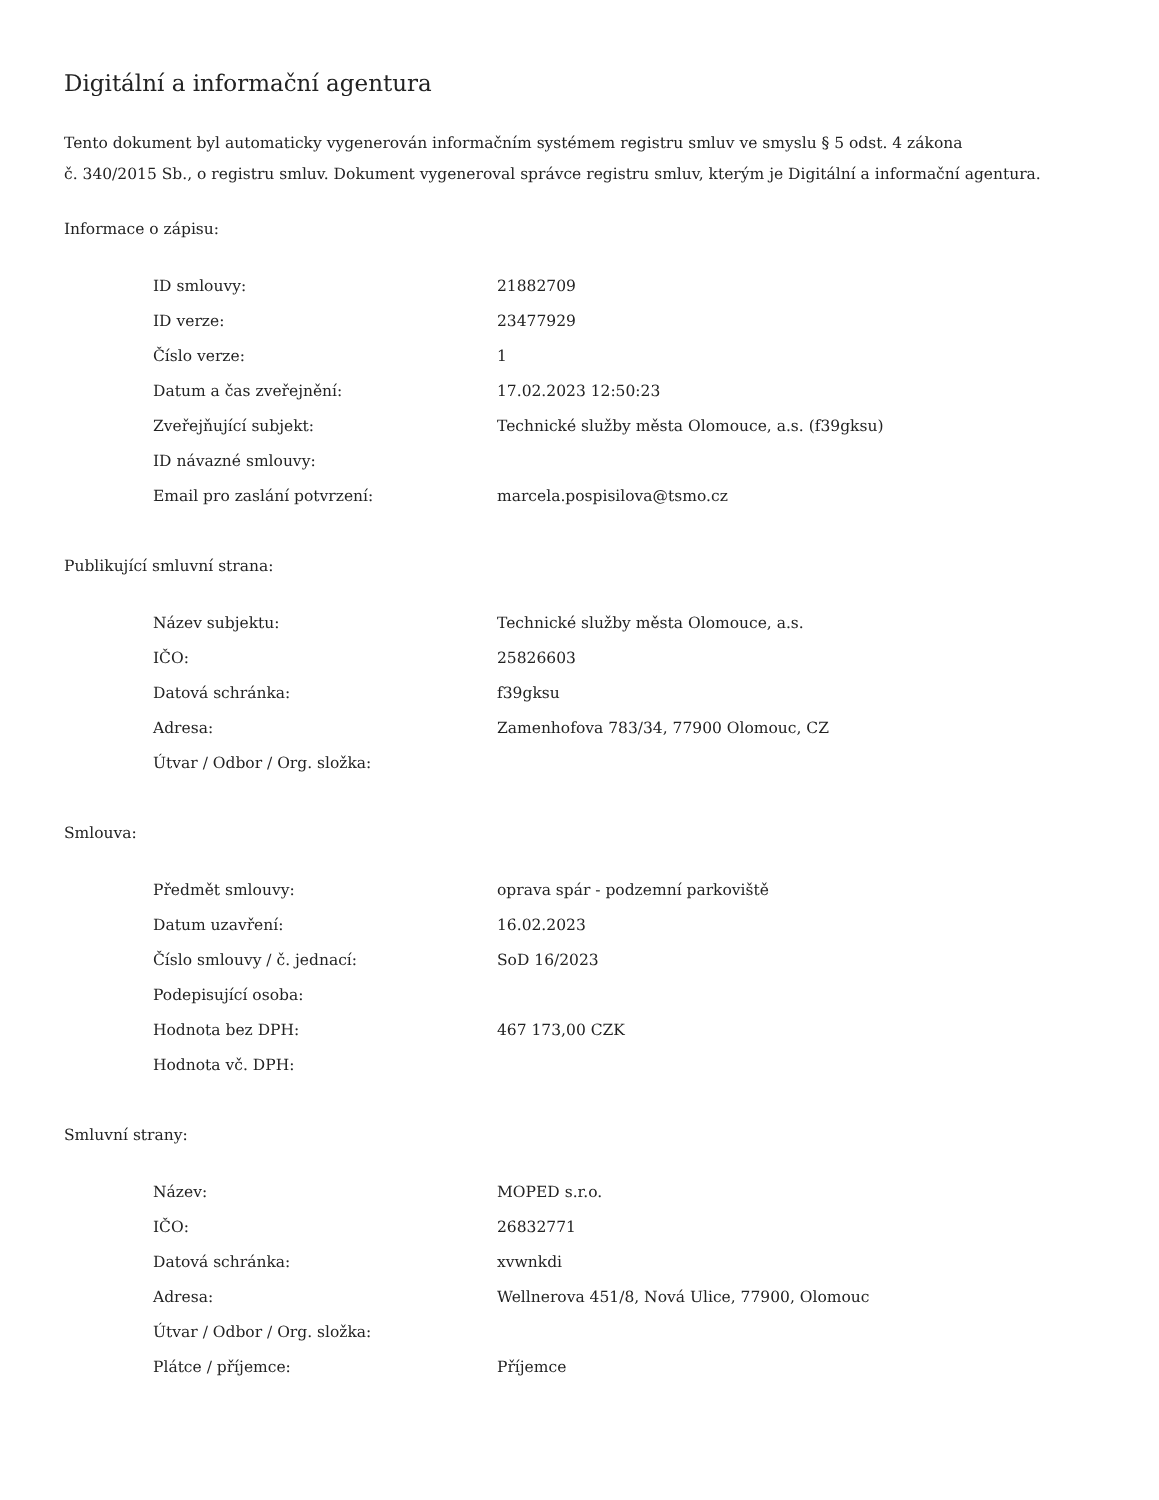Digitální a informační agentura
Tento dokument byl automaticky vygenerován informačním systémem registru smluv ve smyslu § 5 odst. 4 zákona
č. 340/2015 Sb., o registru smluv. Dokument vygeneroval správce registru smluv, kterým je Digitální a informační agentura.
Informace o zápisu:
| ID smlouvy: | 21882709 |
| ID verze: | 23477929 |
| Číslo verze: | 1 |
| Datum a čas zveřejnění: | 17.02.2023 12:50:23 |
| Zveřejňující subjekt: | Technické služby města Olomouce, a.s. (f39gksu) |
| ID návazné smlouvy: | |
| Email pro zaslání potvrzení: | marcela.pospisilova@tsmo.cz |
Publikující smluvní strana:
| Název subjektu: | Technické služby města Olomouce, a.s. |
| IČO: | 25826603 |
| Datová schránka: | f39gksu |
| Adresa: | Zamenhofova 783/34, 77900 Olomouc, CZ |
| Útvar / Odbor / Org. složka: | |
Smlouva:
| Předmět smlouvy: | oprava spár - podzemní parkoviště |
| Datum uzavření: | 16.02.2023 |
| Číslo smlouvy / č. jednací: | SoD 16/2023 |
| Podepisující osoba: | |
| Hodnota bez DPH: | 467 173,00 CZK |
| Hodnota vč. DPH: | |
Smluvní strany:
| Název: | MOPED s.r.o. |
| IČO: | 26832771 |
| Datová schránka: | xvwnkdi |
| Adresa: | Wellnerova 451/8, Nová Ulice, 77900, Olomouc |
| Útvar / Odbor / Org. složka: | |
| Plátce / příjemce: | Příjemce |